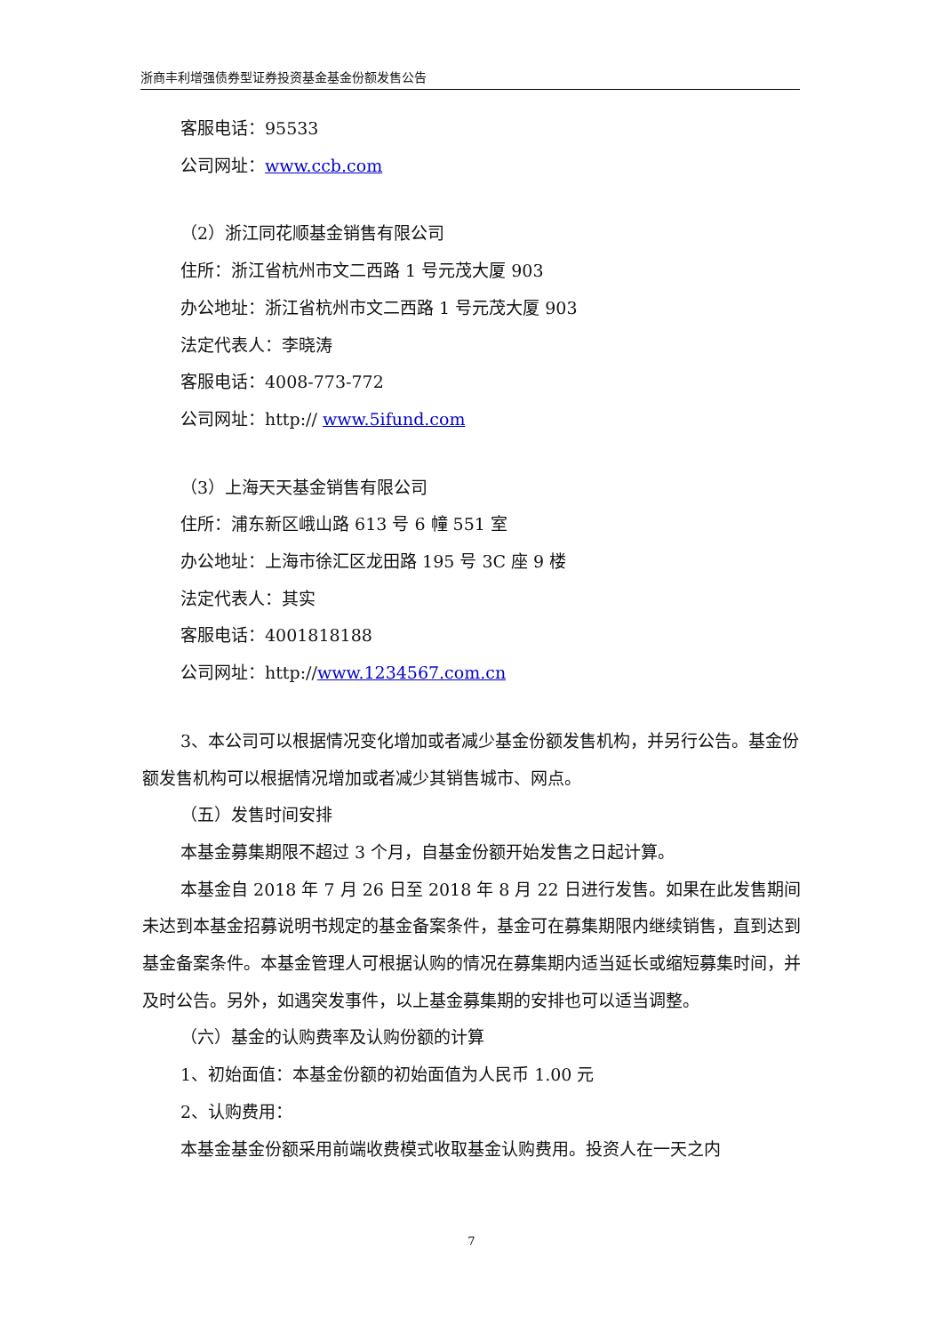浙商丰利增强债券型证券投资基金基金份额发售公告
客服电话：95533
公司网址：www.ccb.com
（2）浙江同花顺基金销售有限公司
住所：浙江省杭州市文二西路 1 号元茂大厦 903
办公地址：浙江省杭州市文二西路 1 号元茂大厦 903
法定代表人：李晓涛
客服电话：4008-773-772
公司网址：http:// www.5ifund.com
（3）上海天天基金销售有限公司
住所：浦东新区峨山路 613 号 6 幢 551 室
办公地址：上海市徐汇区龙田路 195 号 3C 座 9 楼
法定代表人：其实
客服电话：4001818188
公司网址：http://www.1234567.com.cn
3、本公司可以根据情况变化增加或者减少基金份额发售机构，并另行公告。基金份额发售机构可以根据情况增加或者减少其销售城市、网点。
（五）发售时间安排
本基金募集期限不超过 3 个月，自基金份额开始发售之日起计算。
本基金自 2018 年 7 月 26 日至 2018 年 8 月 22 日进行发售。如果在此发售期间未达到本基金招募说明书规定的基金备案条件，基金可在募集期限内继续销售，直到达到基金备案条件。本基金管理人可根据认购的情况在募集期内适当延长或缩短募集时间，并及时公告。另外，如遇突发事件，以上基金募集期的安排也可以适当调整。
（六）基金的认购费率及认购份额的计算
1、初始面值：本基金份额的初始面值为人民币 1.00 元
2、认购费用：
本基金基金份额采用前端收费模式收取基金认购费用。投资人在一天之内
7